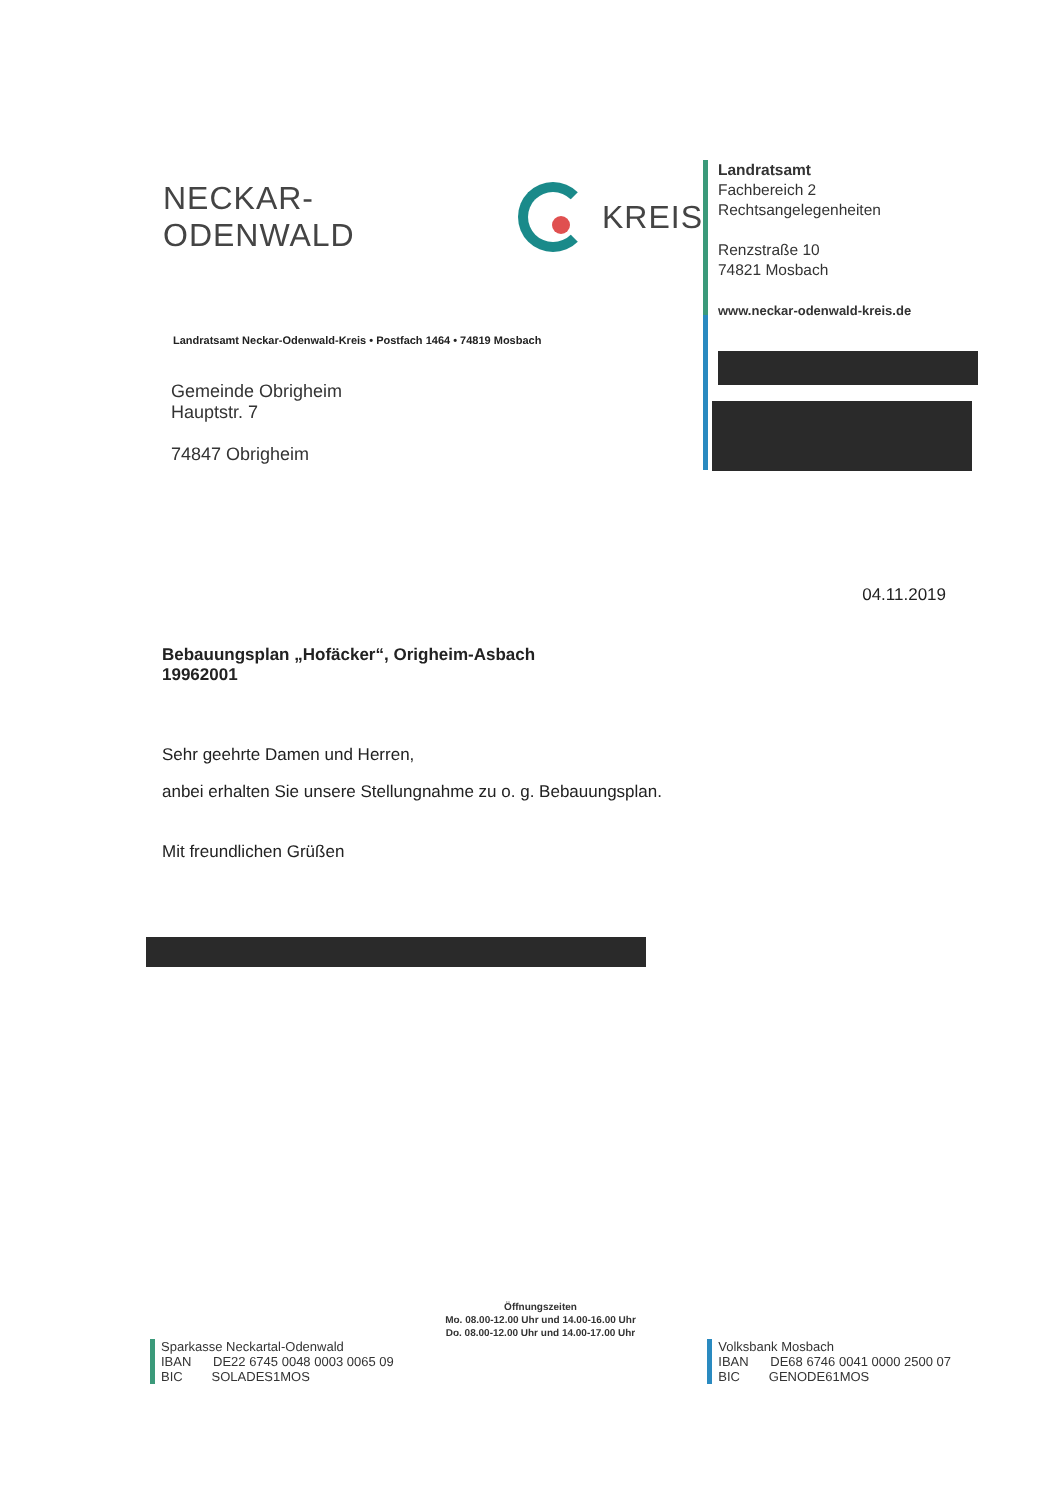NECKAR-ODENWALD KREIS
Landratsamt Neckar-Odenwald-Kreis • Postfach 1464 • 74819 Mosbach
Gemeinde Obrigheim
Hauptstr. 7
74847 Obrigheim
Landratsamt
Fachbereich 2
Rechtsangelegenheiten
Renzstraße 10
74821 Mosbach
www.neckar-odenwald-kreis.de
04.11.2019
Bebauungsplan „Hofäcker“, Origheim-Asbach
19962001
Sehr geehrte Damen und Herren,
anbei erhalten Sie unsere Stellungnahme zu o. g. Bebauungsplan.
Mit freundlichen Grüßen
Öffnungszeiten
Mo. 08.00-12.00 Uhr und 14.00-16.00 Uhr
Do. 08.00-12.00 Uhr und 14.00-17.00 Uhr
Sparkasse Neckartal-Odenwald
IBAN DE22 6745 0048 0003 0065 09
BIC SOLADES1MOS
Volksbank Mosbach
IBAN DE68 6746 0041 0000 2500 07
BIC GENODE61MOS